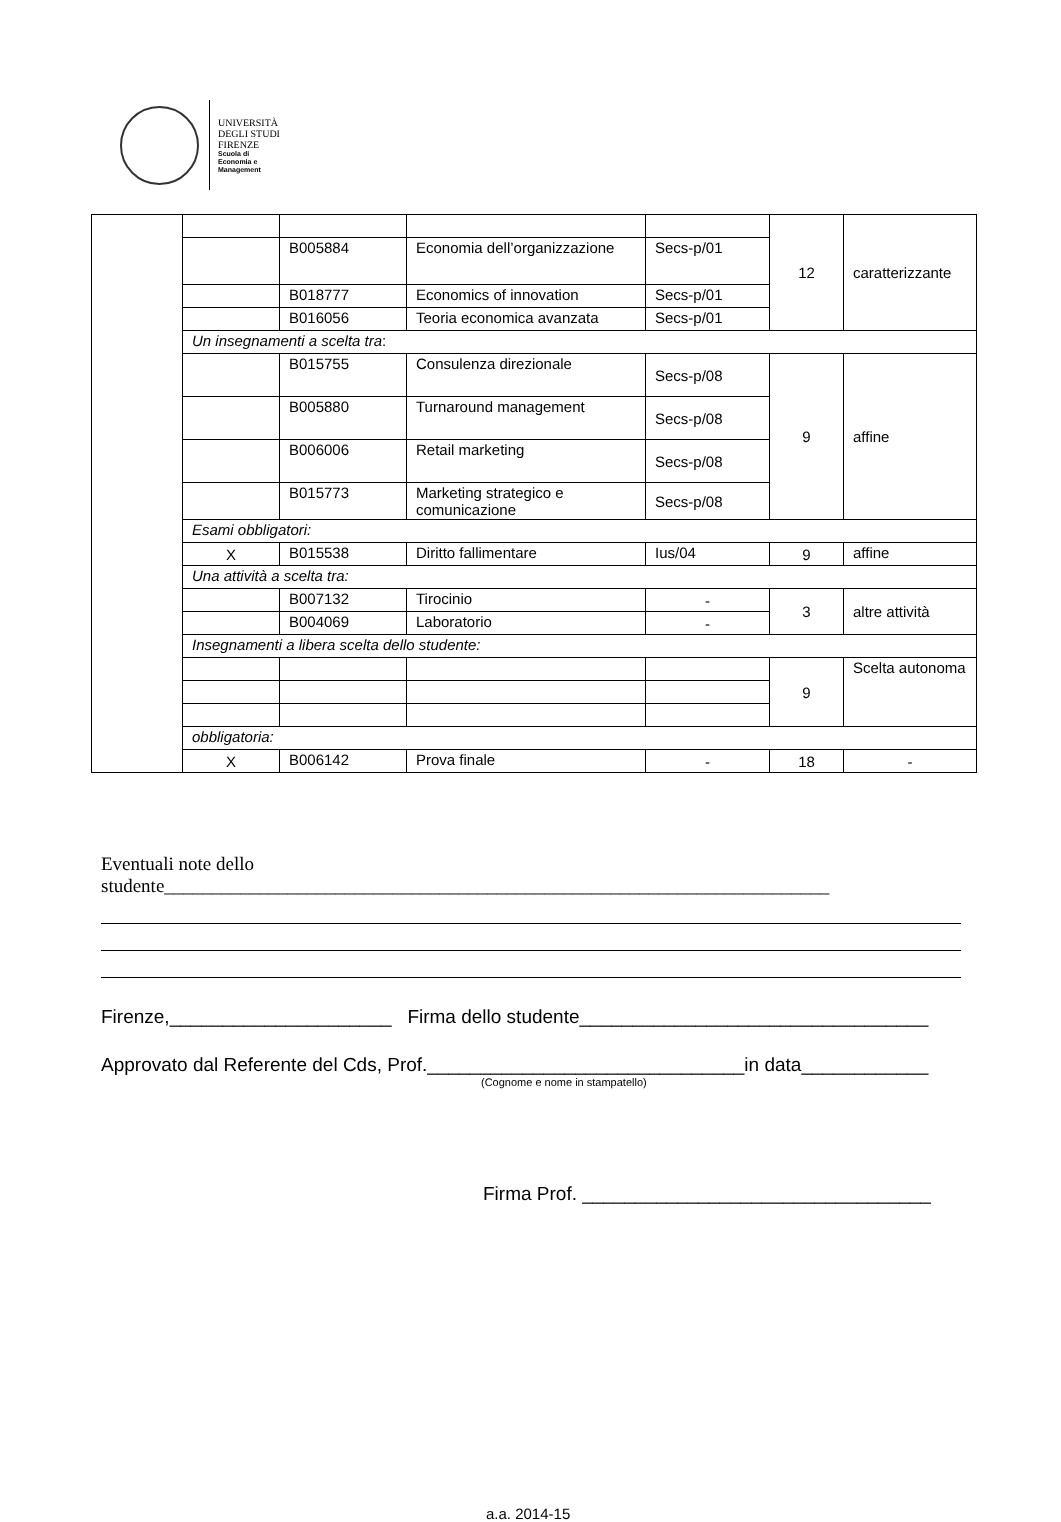UNIVERSITÀ
DEGLI STUDI
FIRENZE
Scuola di
Economia e
Management
| | | | | | 12 | caratterizzante |
| | | B005884 | Economia dell’organizzazione | Secs-p/01 | | |
| | | B018777 | Economics of innovation | Secs-p/01 | | |
| | | B016056 | Teoria economica avanzata | Secs-p/01 | | |
| | Un insegnamenti a scelta tra : | | | | | |
| | | B015755 | Consulenza direzionale | Secs-p/08 | 9 | affine |
| | | B005880 | Turnaround management | Secs-p/08 | | |
| | | B006006 | Retail marketing | Secs-p/08 | | |
| | | B015773 | Marketing strategico e comunicazione | Secs-p/08 | | |
| | Esami obbligatori: | | | | | |
| | X | B015538 | Diritto fallimentare | Ius/04 | 9 | affine |
| | Una attività a scelta tra: | | | | | |
| | | B007132 | Tirocinio | - | 3 | altre attività |
| | | B004069 | Laboratorio | - | | |
| | Insegnamenti a libera scelta dello studente: | | | | | |
| | | | | | 9 | Scelta autonoma |
| | obbligatoria: | | | | | |
| | X | B006142 | Prova finale | - | 18 | - |
Eventuali note dello
studente______________________________________________________________________
Firenze,_____________________ Firma dello studente_________________________________
Approvato dal Referente del Cds, Prof.______________________________in data____________
(Cognome e nome in stampatello)
Firma Prof. _________________________________
a.a. 2014-15